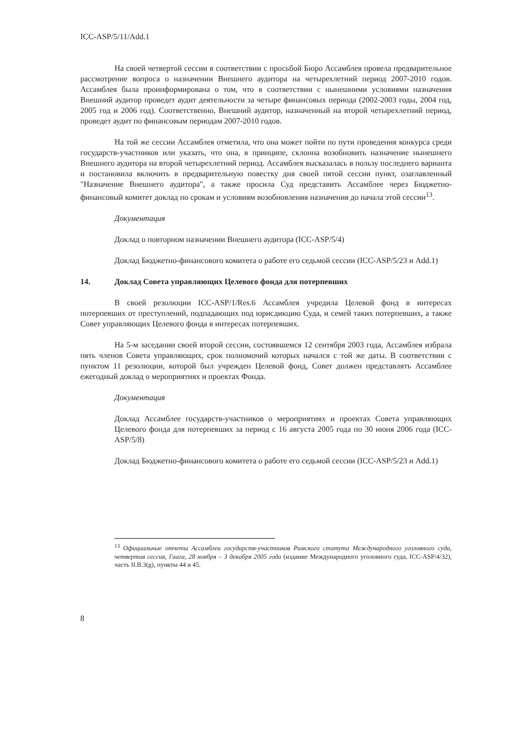ICC-ASP/5/11/Add.1
На своей четвертой сессии в соответствии с просьбой Бюро Ассамблея провела предварительное рассмотрение вопроса о назначении Внешнего аудитора на четырехлетний период 2007-2010 годов. Ассамблея была проинформирована о том, что в соответствии с нынешними условиями назначения Внешний аудитор проведет аудит деятельности за четыре финансовых периода (2002-2003 годы, 2004 год, 2005 год и 2006 год). Соответственно, Внешний аудитор, назначенный на второй четырехлетний период, проведет аудит по финансовым периодам 2007-2010 годов.
На той же сессии Ассамблея отметила, что она может пойти по пути проведения конкурса среди государств-участников или указать, что она, в принципе, склонна возобновить назначение нынешнего Внешнего аудитора на второй четырехлетний период. Ассамблея высказалась в пользу последнего варианта и постановила включить в предварительную повестку дня своей пятой сессии пункт, озаглавленный "Назначение Внешнего аудитора", а также просила Суд представить Ассамблее через Бюджетно-финансовый комитет доклад по срокам и условиям возобновления назначения до начала этой сессии<sup>13</sup>.
Документация
Доклад о повторном назначении Внешнего аудитора (ICC-ASP/5/4)
Доклад Бюджетно-финансового комитета о работе его седьмой сессии (ICC-ASP/5/23 и Add.1)
14. Доклад Совета управляющих Целевого фонда для потерпевших
В своей резолюции ICC-ASP/1/Res.6 Ассамблея учредила Целевой фонд в интересах потерпевших от преступлений, подпадающих под юрисдикцию Суда, и семей таких потерпевших, а также Совет управляющих Целевого фонда в интересах потерпевших.
На 5-м заседании своей второй сессии, состоявшемся 12 сентября 2003 года, Ассамблея избрала пять членов Совета управляющих, срок полномочий которых начался с той же даты. В соответствии с пунктом 11 резолюции, которой был учрежден Целевой фонд, Совет должен представлять Ассамблее ежегодный доклад о мероприятиях и проектах Фонда.
Документация
Доклад Ассамблее государств-участников о мероприятиях и проектах Совета управляющих Целевого фонда для потерпевших за период с 16 августа 2005 года по 30 июня 2006 года (ICC-ASP/5/8)
Доклад Бюджетно-финансового комитета о работе его седьмой сессии (ICC-ASP/5/23 и Add.1)
<sup>13</sup> Официальные отчеты Ассамблеи государств-участников Римского статута Международного уголовного суда, четвертая сессия, Гаага, 28 ноября – 3 декабря 2005 года (издание Международного уголовного суда, ICC-ASP/4/32), часть II.B.3(g), пункты 44 и 45.
8